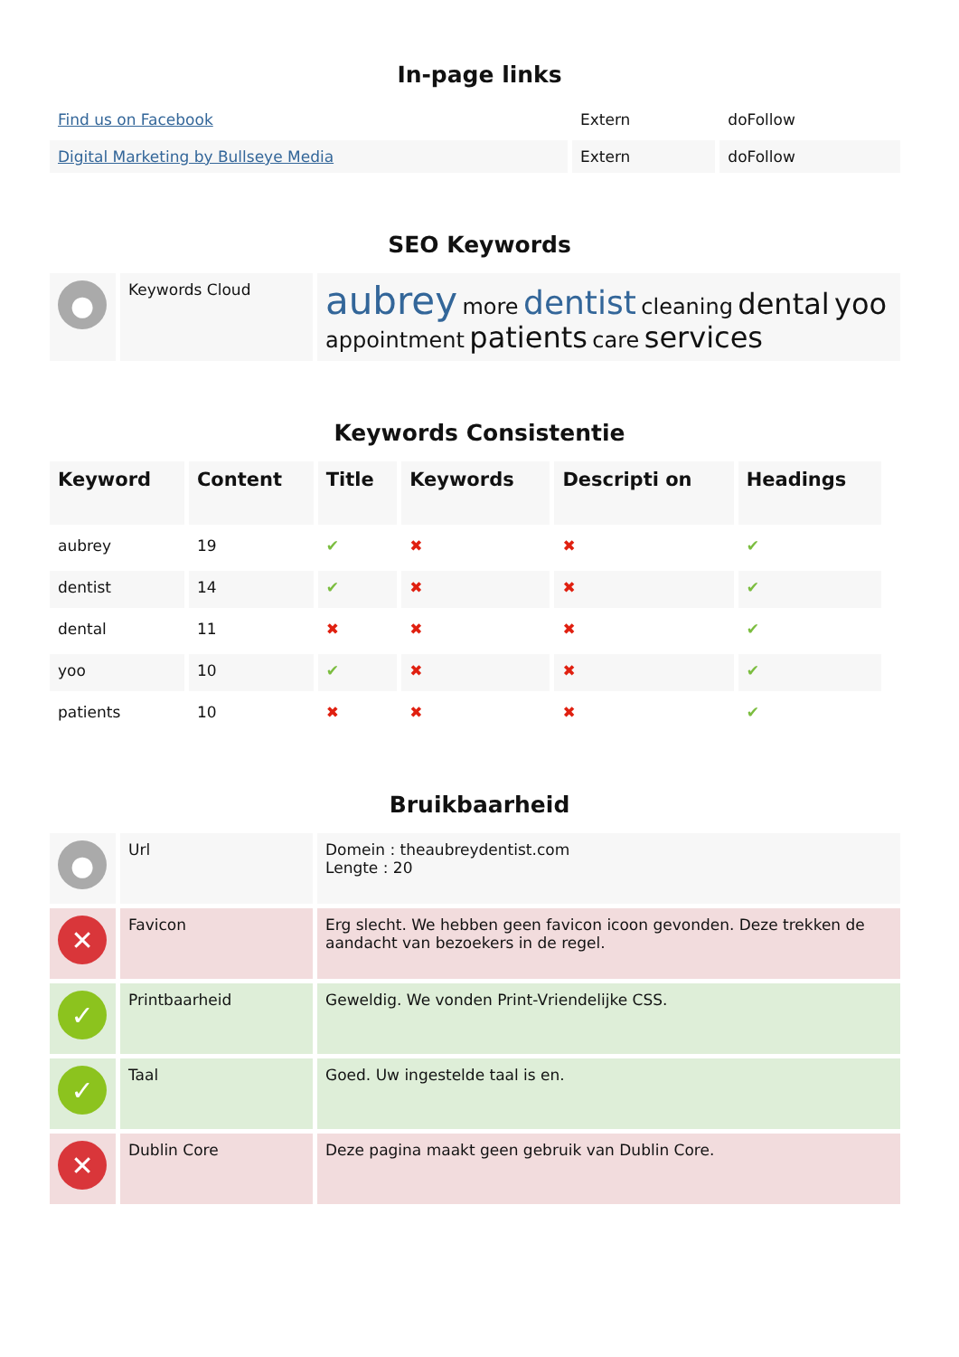In-page links
| Find us on Facebook | Extern | doFollow |
| Digital Marketing by Bullseye Media | Extern | doFollow |
SEO Keywords
| ● | Keywords Cloud | aubrey more dentist cleaning dental yoo appointment patients care services |
Keywords Consistentie
| Keyword | Content | Title | Keywords | Descripti on | Headings |
| --- | --- | --- | --- | --- | --- |
| aubrey | 19 | ✔ | ✖ | ✖ | ✔ |
| dentist | 14 | ✔ | ✖ | ✖ | ✔ |
| dental | 11 | ✖ | ✖ | ✖ | ✔ |
| yoo | 10 | ✔ | ✖ | ✖ | ✔ |
| patients | 10 | ✖ | ✖ | ✖ | ✔ |
Bruikbaarheid
| ● | Url | Domein : theaubreydentist.com Lengte : 20 |
| ✕ | Favicon | Erg slecht. We hebben geen favicon icoon gevonden. Deze trekken de aandacht van bezoekers in de regel. |
| ✓ | Printbaarheid | Geweldig. We vonden Print-Vriendelijke CSS. |
| ✓ | Taal | Goed. Uw ingestelde taal is en. |
| ✕ | Dublin Core | Deze pagina maakt geen gebruik van Dublin Core. |